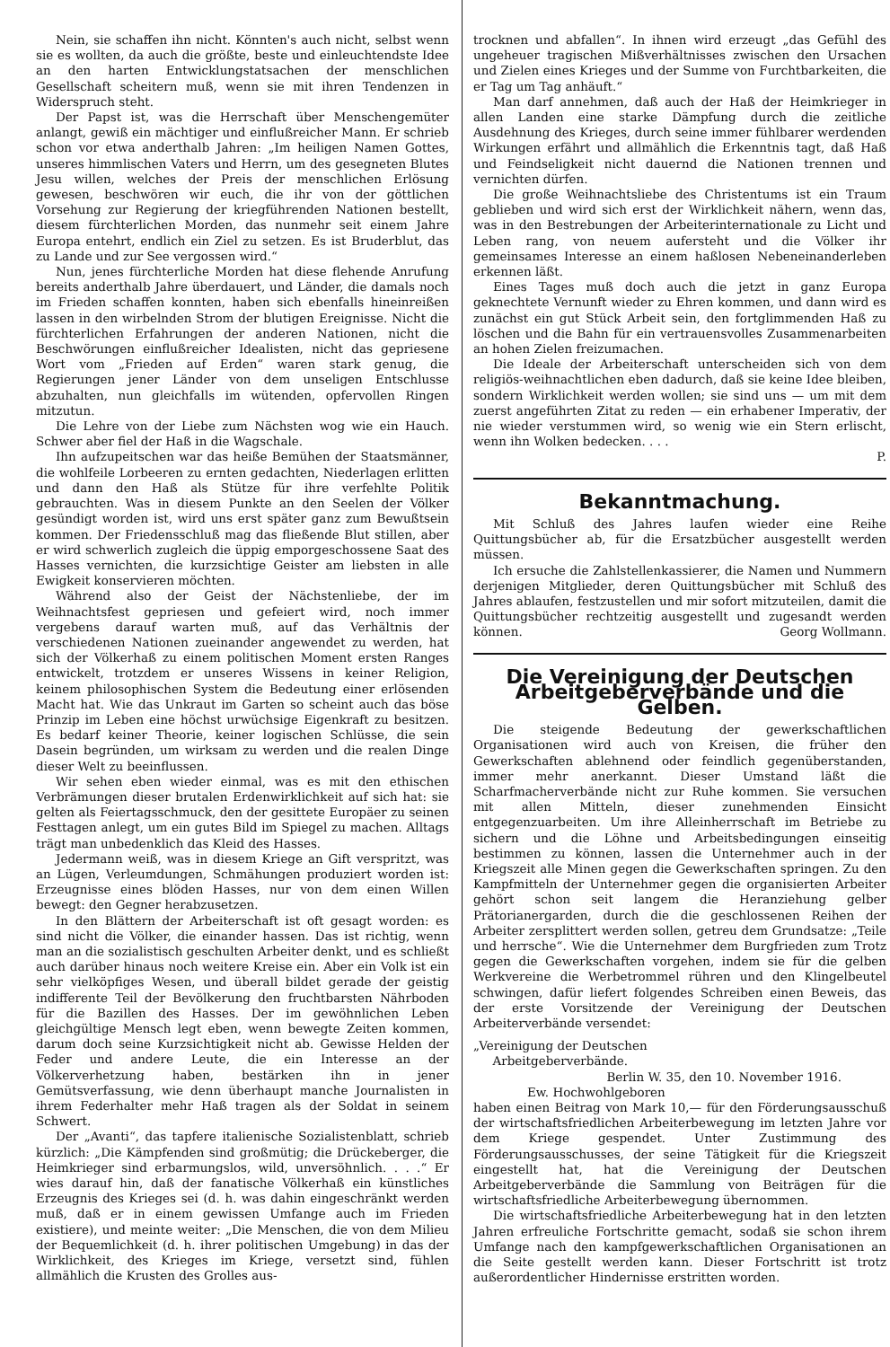Nein, sie schaffen ihn nicht. Könnten's auch nicht, selbst wenn sie es wollten, da auch die größte, beste und einleuchtendste Idee an den harten Entwicklungstatsachen der menschlichen Gesellschaft scheitern muß, wenn sie mit ihren Tendenzen in Widerspruch steht.
Der Papst ist, was die Herrschaft über Menschengemüter anlangt, gewiß ein mächtiger und einflußreicher Mann. Er schrieb schon vor etwa anderthalb Jahren: „Im heiligen Namen Gottes, unseres himmlischen Vaters und Herrn, um des gesegneten Blutes Jesu willen, welches der Preis der menschlichen Erlösung gewesen, beschwören wir euch, die ihr von der göttlichen Vorsehung zur Regierung der kriegführenden Nationen bestellt, diesem fürchterlichen Morden, das nunmehr seit einem Jahre Europa entehrt, endlich ein Ziel zu setzen. Es ist Bruderblut, das zu Lande und zur See vergossen wird.“
Nun, jenes fürchterliche Morden hat diese flehende Anrufung bereits anderthalb Jahre überdauert, und Länder, die damals noch im Frieden schaffen konnten, haben sich ebenfalls hineinreißen lassen in den wirbelnden Strom der blutigen Ereignisse. Nicht die fürchterlichen Erfahrungen der anderen Nationen, nicht die Beschwörungen einflußreicher Idealisten, nicht das gepriesene Wort vom „Frieden auf Erden“ waren stark genug, die Regierungen jener Länder von dem unseligen Entschlusse abzuhalten, nun gleichfalls im wütenden, opfervollen Ringen mitzutun.
Die Lehre von der Liebe zum Nächsten wog wie ein Hauch. Schwer aber fiel der Haß in die Wagschale.
Ihn aufzupeitschen war das heiße Bemühen der Staatsmänner, die wohlfeile Lorbeeren zu ernten gedachten, Niederlagen erlitten und dann den Haß als Stütze für ihre verfehlte Politik gebrauchten. Was in diesem Punkte an den Seelen der Völker gesündigt worden ist, wird uns erst später ganz zum Bewußtsein kommen. Der Friedensschluß mag das fließende Blut stillen, aber er wird schwerlich zugleich die üppig emporgeschossene Saat des Hasses vernichten, die kurzsichtige Geister am liebsten in alle Ewigkeit konservieren möchten.
Während also der Geist der Nächstenliebe, der im Weihnachtsfest gepriesen und gefeiert wird, noch immer vergebens darauf warten muß, auf das Verhältnis der verschiedenen Nationen zueinander angewendet zu werden, hat sich der Völkerhaß zu einem politischen Moment ersten Ranges entwickelt, trotzdem er unseres Wissens in keiner Religion, keinem philosophischen System die Bedeutung einer erlösenden Macht hat. Wie das Unkraut im Garten so scheint auch das böse Prinzip im Leben eine höchst urwüchsige Eigenkraft zu besitzen. Es bedarf keiner Theorie, keiner logischen Schlüsse, die sein Dasein begründen, um wirksam zu werden und die realen Dinge dieser Welt zu beeinflussen.
Wir sehen eben wieder einmal, was es mit den ethischen Verbrämungen dieser brutalen Erdenwirklichkeit auf sich hat: sie gelten als Feiertagsschmuck, den der gesittete Europäer zu seinen Festtagen anlegt, um ein gutes Bild im Spiegel zu machen. Alltags trägt man unbedenklich das Kleid des Hasses.
Jedermann weiß, was in diesem Kriege an Gift verspritzt, was an Lügen, Verleumdungen, Schmähungen produziert worden ist: Erzeugnisse eines blöden Hasses, nur von dem einen Willen bewegt: den Gegner herabzusetzen.
In den Blättern der Arbeiterschaft ist oft gesagt worden: es sind nicht die Völker, die einander hassen. Das ist richtig, wenn man an die sozialistisch geschulten Arbeiter denkt, und es schließt auch darüber hinaus noch weitere Kreise ein. Aber ein Volk ist ein sehr vielköpfiges Wesen, und überall bildet gerade der geistig indifferente Teil der Bevölkerung den fruchtbarsten Nährboden für die Bazillen des Hasses. Der im gewöhnlichen Leben gleichgültige Mensch legt eben, wenn bewegte Zeiten kommen, darum doch seine Kurzsichtigkeit nicht ab. Gewisse Helden der Feder und andere Leute, die ein Interesse an der Völkerverhetzung haben, bestärken ihn in jener Gemütsverfassung, wie denn überhaupt manche Journalisten in ihrem Federhalter mehr Haß tragen als der Soldat in seinem Schwert.
Der „Avanti“, das tapfere italienische Sozialistenblatt, schrieb kürzlich: „Die Kämpfenden sind großmütig; die Drückeberger, die Heimkrieger sind erbarmungslos, wild, unversöhnlich. . . .“ Er wies darauf hin, daß der fanatische Völkerhaß ein künstliches Erzeugnis des Krieges sei (d. h. was dahin eingeschränkt werden muß, daß er in einem gewissen Umfange auch im Frieden existiere), und meinte weiter: „Die Menschen, die von dem Milieu der Bequemlichkeit (d. h. ihrer politischen Umgebung) in das der Wirklichkeit, des Krieges im Kriege, versetzt sind, fühlen allmählich die Krusten des Grolles aus-
trocknen und abfallen“. In ihnen wird erzeugt „das Gefühl des ungeheuer tragischen Mißverhältnisses zwischen den Ursachen und Zielen eines Krieges und der Summe von Furchtbarkeiten, die er Tag um Tag anhäuft.“
Man darf annehmen, daß auch der Haß der Heimkrieger in allen Landen eine starke Dämpfung durch die zeitliche Ausdehnung des Krieges, durch seine immer fühlbarer werdenden Wirkungen erfährt und allmählich die Erkenntnis tagt, daß Haß und Feindseligkeit nicht dauernd die Nationen trennen und vernichten dürfen.
Die große Weihnachtsliebe des Christentums ist ein Traum geblieben und wird sich erst der Wirklichkeit nähern, wenn das, was in den Bestrebungen der Arbeiterinternationale zu Licht und Leben rang, von neuem aufersteht und die Völker ihr gemeinsames Interesse an einem haßlosen Nebeneinanderleben erkennen läßt.
Eines Tages muß doch auch die jetzt in ganz Europa geknechtete Vernunft wieder zu Ehren kommen, und dann wird es zunächst ein gut Stück Arbeit sein, den fortglimmenden Haß zu löschen und die Bahn für ein vertrauensvolles Zusammenarbeiten an hohen Zielen freizumachen.
Die Ideale der Arbeiterschaft unterscheiden sich von dem religiös-weihnachtlichen eben dadurch, daß sie keine Idee bleiben, sondern Wirklichkeit werden wollen; sie sind uns — um mit dem zuerst angeführten Zitat zu reden — ein erhabener Imperativ, der nie wieder verstummen wird, so wenig wie ein Stern erlischt, wenn ihn Wolken bedecken. . . .
P.
Bekanntmachung.
Mit Schluß des Jahres laufen wieder eine Reihe Quittungsbücher ab, für die Ersatzbücher ausgestellt werden müssen.
Ich ersuche die Zahlstellenkassierer, die Namen und Nummern derjenigen Mitglieder, deren Quittungsbücher mit Schluß des Jahres ablaufen, festzustellen und mir sofort mitzuteilen, damit die Quittungsbücher rechtzeitig ausgestellt und zugesandt werden können. Georg Wollmann.
Die Vereinigung der Deutschen Arbeitgeberverbände und die Gelben.
Die steigende Bedeutung der gewerkschaftlichen Organisationen wird auch von Kreisen, die früher den Gewerkschaften ablehnend oder feindlich gegenüberstanden, immer mehr anerkannt. Dieser Umstand läßt die Scharfmacherverbände nicht zur Ruhe kommen. Sie versuchen mit allen Mitteln, dieser zunehmenden Einsicht entgegenzuarbeiten. Um ihre Alleinherrschaft im Betriebe zu sichern und die Löhne und Arbeitsbedingungen einseitig bestimmen zu können, lassen die Unternehmer auch in der Kriegszeit alle Minen gegen die Gewerkschaften springen. Zu den Kampfmitteln der Unternehmer gegen die organisierten Arbeiter gehört schon seit langem die Heranziehung gelber Prätorianergarden, durch die die geschlossenen Reihen der Arbeiter zersplittert werden sollen, getreu dem Grundsatze: „Teile und herrsche“. Wie die Unternehmer dem Burgfrieden zum Trotz gegen die Gewerkschaften vorgehen, indem sie für die gelben Werkvereine die Werbetrommel rühren und den Klingelbeutel schwingen, dafür liefert folgendes Schreiben einen Beweis, das der erste Vorsitzende der Vereinigung der Deutschen Arbeiterverbände versendet:
„Vereinigung der Deutschen
Arbeitgeberverbände.
Berlin W. 35, den 10. November 1916.
Ew. Hochwohlgeboren
haben einen Beitrag von Mark 10,— für den Förderungsausschuß der wirtschaftsfriedlichen Arbeiterbewegung im letzten Jahre vor dem Kriege gespendet. Unter Zustimmung des Förderungsausschusses, der seine Tätigkeit für die Kriegszeit eingestellt hat, hat die Vereinigung der Deutschen Arbeitgeberverbände die Sammlung von Beiträgen für die wirtschaftsfriedliche Arbeiterbewegung übernommen.
Die wirtschaftsfriedliche Arbeiterbewegung hat in den letzten Jahren erfreuliche Fortschritte gemacht, sodaß sie schon ihrem Umfange nach den kampfgewerkschaftlichen Organisationen an die Seite gestellt werden kann. Dieser Fortschritt ist trotz außerordentlicher Hindernisse erstritten worden.